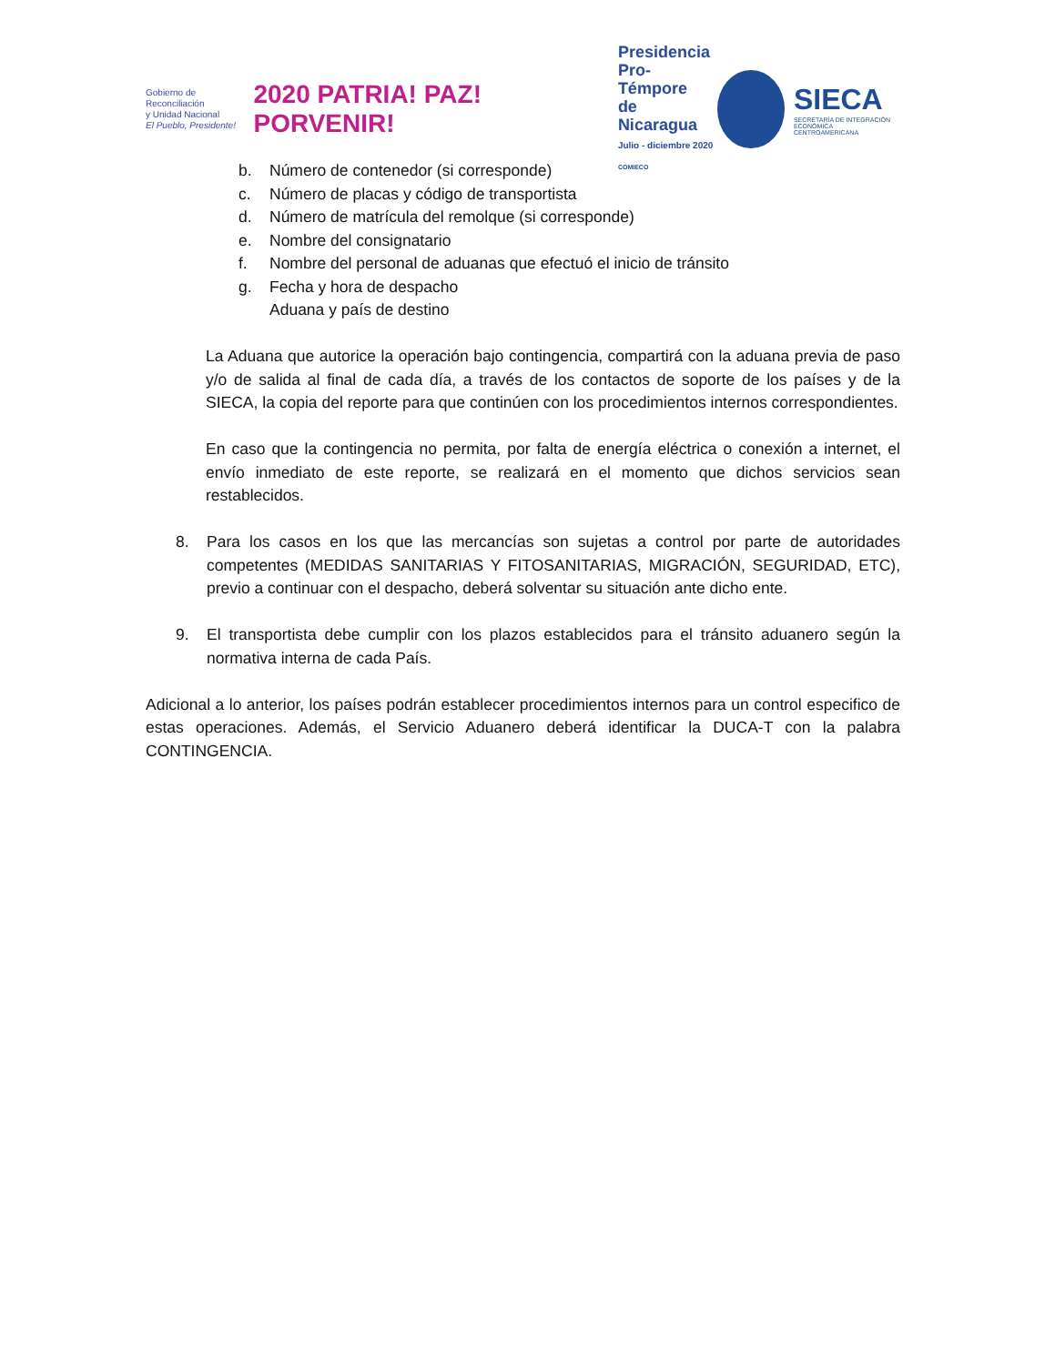Gobierno de Reconciliación
y Unidad Nacional
El Pueblo, Presidente!
2020 PATRIA! PAZ! PORVENIR!
Presidencia
Pro-Témpore
de Nicaragua
Julio - diciembre 2020
COMIECO
SIECA
SECRETARÍA DE INTEGRACIÓN
ECONÓMICA CENTROAMERICANA
b. Número de contenedor (si corresponde)
c. Número de placas y código de transportista
d. Número de matrícula del remolque (si corresponde)
e. Nombre del consignatario
f. Nombre del personal de aduanas que efectuó el inicio de tránsito
g. Fecha y hora de despacho
Aduana y país de destino
La Aduana que autorice la operación bajo contingencia, compartirá con la aduana previa de paso y/o de salida al final de cada día, a través de los contactos de soporte de los países y de la SIECA, la copia del reporte para que continúen con los procedimientos internos correspondientes.
En caso que la contingencia no permita, por falta de energía eléctrica o conexión a internet, el envío inmediato de este reporte, se realizará en el momento que dichos servicios sean restablecidos.
8. Para los casos en los que las mercancías son sujetas a control por parte de autoridades competentes (MEDIDAS SANITARIAS Y FITOSANITARIAS, MIGRACIÓN, SEGURIDAD, ETC), previo a continuar con el despacho, deberá solventar su situación ante dicho ente.
9. El transportista debe cumplir con los plazos establecidos para el tránsito aduanero según la normativa interna de cada País.
Adicional a lo anterior, los países podrán establecer procedimientos internos para un control especifico de estas operaciones. Además, el Servicio Aduanero deberá identificar la DUCA-T con la palabra CONTINGENCIA.